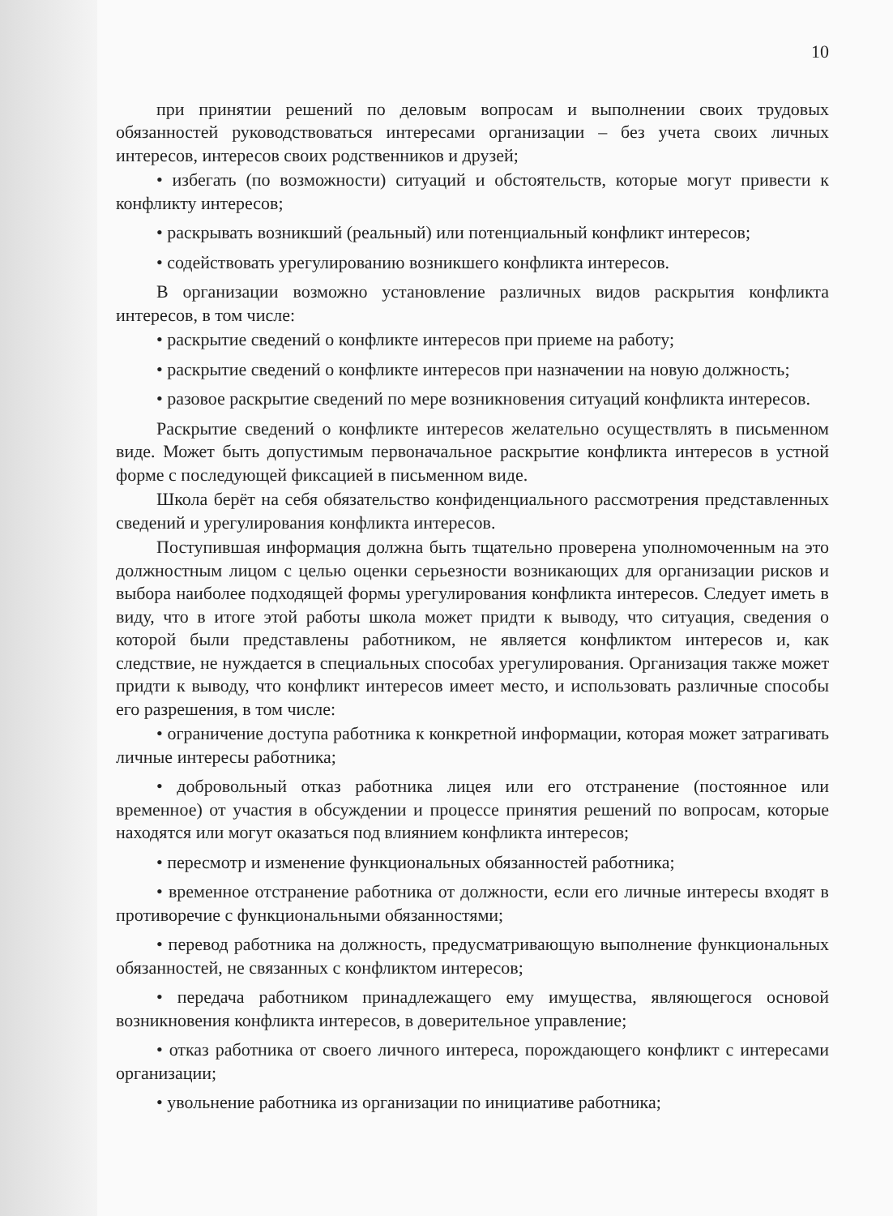10
при принятии решений по деловым вопросам и выполнении своих трудовых обязанностей руководствоваться интересами организации – без учета своих личных интересов, интересов своих родственников и друзей;
• избегать (по возможности) ситуаций и обстоятельств, которые могут привести к конфликту интересов;
• раскрывать возникший (реальный) или потенциальный конфликт интересов;
• содействовать урегулированию возникшего конфликта интересов.
В организации возможно установление различных видов раскрытия конфликта интересов, в том числе:
• раскрытие сведений о конфликте интересов при приеме на работу;
• раскрытие сведений о конфликте интересов при назначении на новую должность;
• разовое раскрытие сведений по мере возникновения ситуаций конфликта интересов.
Раскрытие сведений о конфликте интересов желательно осуществлять в письменном виде. Может быть допустимым первоначальное раскрытие конфликта интересов в устной форме с последующей фиксацией в письменном виде.
Школа берёт на себя обязательство конфиденциального рассмотрения представленных сведений и урегулирования конфликта интересов.
Поступившая информация должна быть тщательно проверена уполномоченным на это должностным лицом с целью оценки серьезности возникающих для организации рисков и выбора наиболее подходящей формы урегулирования конфликта интересов. Следует иметь в виду, что в итоге этой работы школа может придти к выводу, что ситуация, сведения о которой были представлены работником, не является конфликтом интересов и, как следствие, не нуждается в специальных способах урегулирования. Организация также может придти к выводу, что конфликт интересов имеет место, и использовать различные способы его разрешения, в том числе:
• ограничение доступа работника к конкретной информации, которая может затрагивать личные интересы работника;
• добровольный отказ работника лицея или его отстранение (постоянное или временное) от участия в обсуждении и процессе принятия решений по вопросам, которые находятся или могут оказаться под влиянием конфликта интересов;
• пересмотр и изменение функциональных обязанностей работника;
• временное отстранение работника от должности, если его личные интересы входят в противоречие с функциональными обязанностями;
• перевод работника на должность, предусматривающую выполнение функциональных обязанностей, не связанных с конфликтом интересов;
• передача работником принадлежащего ему имущества, являющегося основой возникновения конфликта интересов, в доверительное управление;
• отказ работника от своего личного интереса, порождающего конфликт с интересами организации;
• увольнение работника из организации по инициативе работника;